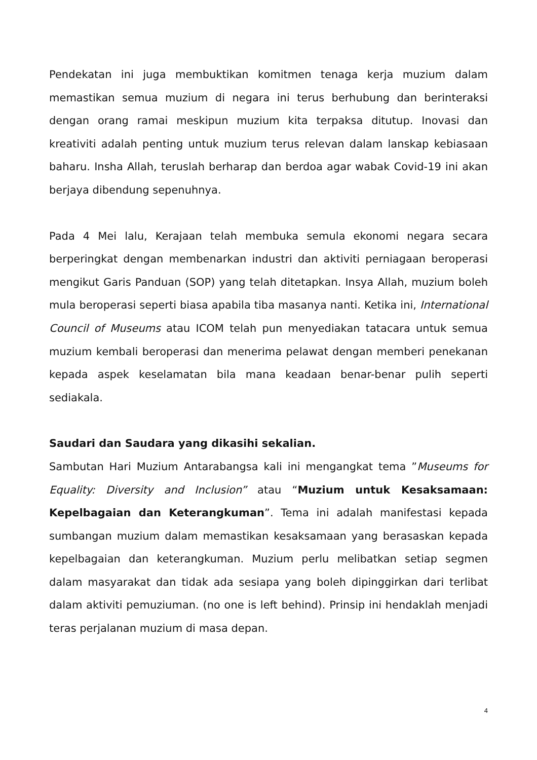Pendekatan ini juga membuktikan komitmen tenaga kerja muzium dalam memastikan semua muzium di negara ini terus berhubung dan berinteraksi dengan orang ramai meskipun muzium kita terpaksa ditutup. Inovasi dan kreativiti adalah penting untuk muzium terus relevan dalam lanskap kebiasaan baharu. Insha Allah, teruslah berharap dan berdoa agar wabak Covid-19 ini akan berjaya dibendung sepenuhnya.
Pada 4 Mei lalu, Kerajaan telah membuka semula ekonomi negara secara berperingkat dengan membenarkan industri dan aktiviti perniagaan beroperasi mengikut Garis Panduan (SOP) yang telah ditetapkan. Insya Allah, muzium boleh mula beroperasi seperti biasa apabila tiba masanya nanti. Ketika ini, International Council of Museums atau ICOM telah pun menyediakan tatacara untuk semua muzium kembali beroperasi dan menerima pelawat dengan memberi penekanan kepada aspek keselamatan bila mana keadaan benar-benar pulih seperti sediakala.
Saudari dan Saudara yang dikasihi sekalian.
Sambutan Hari Muzium Antarabangsa kali ini mengangkat tema ”Museums for Equality: Diversity and Inclusion” atau “Muzium untuk Kesaksamaan: Kepelbagaian dan Keterangkuman”. Tema ini adalah manifestasi kepada sumbangan muzium dalam memastikan kesaksamaan yang berasaskan kepada kepelbagaian dan keterangkuman. Muzium perlu melibatkan setiap segmen dalam masyarakat dan tidak ada sesiapa yang boleh dipinggirkan dari terlibat dalam aktiviti pemuziuman. (no one is left behind). Prinsip ini hendaklah menjadi teras perjalanan muzium di masa depan.
4